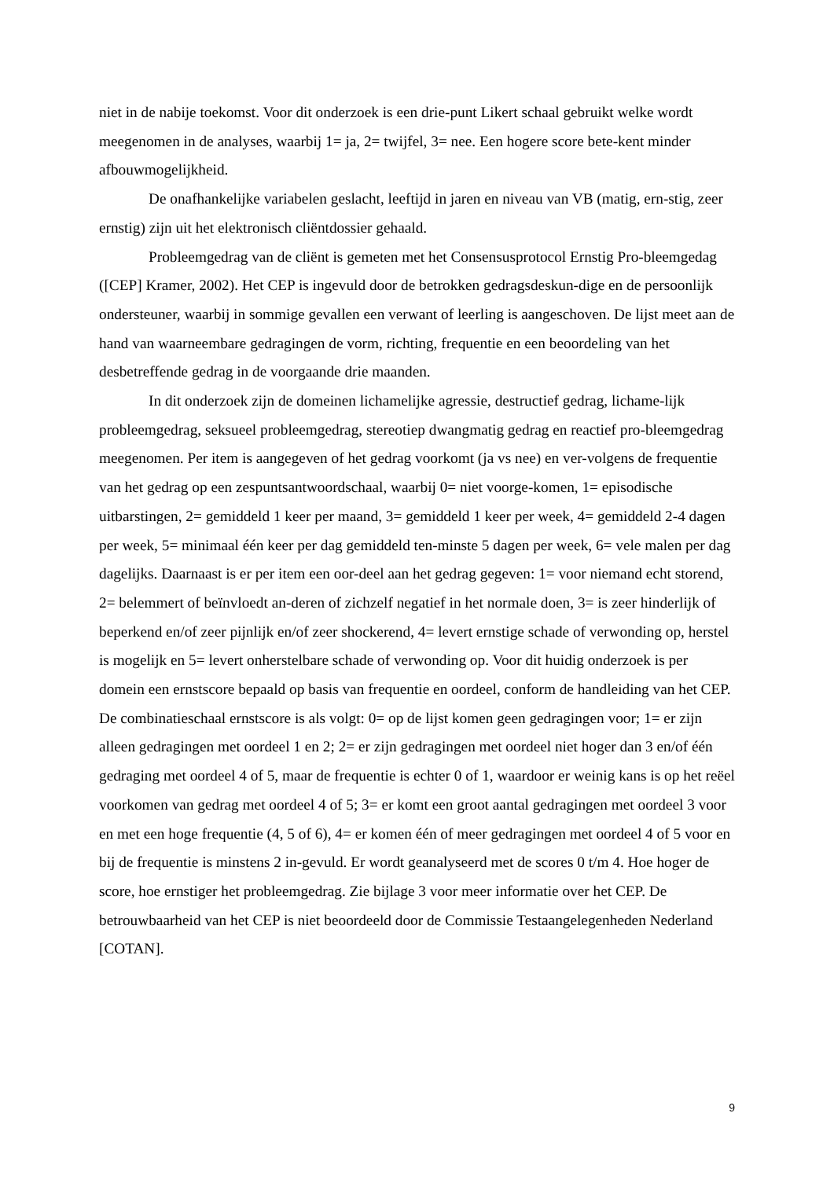niet in de nabije toekomst. Voor dit onderzoek is een drie-punt Likert schaal gebruikt welke wordt meegenomen in de analyses, waarbij 1= ja, 2= twijfel, 3= nee. Een hogere score bete-kent minder afbouwmogelijkheid.
De onafhankelijke variabelen geslacht, leeftijd in jaren en niveau van VB (matig, ern-stig, zeer ernstig) zijn uit het elektronisch cliëntdossier gehaald.
Probleemgedrag van de cliënt is gemeten met het Consensusprotocol Ernstig Pro-bleemgedag ([CEP] Kramer, 2002). Het CEP is ingevuld door de betrokken gedragsdeskun-dige en de persoonlijk ondersteuner, waarbij in sommige gevallen een verwant of leerling is aangeschoven. De lijst meet aan de hand van waarneembare gedragingen de vorm, richting, frequentie en een beoordeling van het desbetreffende gedrag in de voorgaande drie maanden.
In dit onderzoek zijn de domeinen lichamelijke agressie, destructief gedrag, lichame-lijk probleemgedrag, seksueel probleemgedrag, stereotiep dwangmatig gedrag en reactief pro-bleemgedrag meegenomen. Per item is aangegeven of het gedrag voorkomt (ja vs nee) en ver-volgens de frequentie van het gedrag op een zespuntsantwoordschaal, waarbij 0= niet voorge-komen, 1= episodische uitbarstingen, 2= gemiddeld 1 keer per maand, 3= gemiddeld 1 keer per week, 4= gemiddeld 2-4 dagen per week, 5= minimaal één keer per dag gemiddeld ten-minste 5 dagen per week, 6= vele malen per dag dagelijks. Daarnaast is er per item een oor-deel aan het gedrag gegeven: 1= voor niemand echt storend, 2= belemmert of beïnvloedt an-deren of zichzelf negatief in het normale doen, 3= is zeer hinderlijk of beperkend en/of zeer pijnlijk en/of zeer shockerend, 4= levert ernstige schade of verwonding op, herstel is mogelijk en 5= levert onherstelbare schade of verwonding op. Voor dit huidig onderzoek is per domein een ernstscore bepaald op basis van frequentie en oordeel, conform de handleiding van het CEP. De combinatieschaal ernstscore is als volgt: 0= op de lijst komen geen gedragingen voor; 1= er zijn alleen gedragingen met oordeel 1 en 2; 2= er zijn gedragingen met oordeel niet hoger dan 3 en/of één gedraging met oordeel 4 of 5, maar de frequentie is echter 0 of 1, waardoor er weinig kans is op het reëel voorkomen van gedrag met oordeel 4 of 5; 3= er komt een groot aantal gedragingen met oordeel 3 voor en met een hoge frequentie (4, 5 of 6), 4= er komen één of meer gedragingen met oordeel 4 of 5 voor en bij de frequentie is minstens 2 in-gevuld. Er wordt geanalyseerd met de scores 0 t/m 4. Hoe hoger de score, hoe ernstiger het probleemgedrag. Zie bijlage 3 voor meer informatie over het CEP. De betrouwbaarheid van het CEP is niet beoordeeld door de Commissie Testaangelegenheden Nederland [COTAN].
9